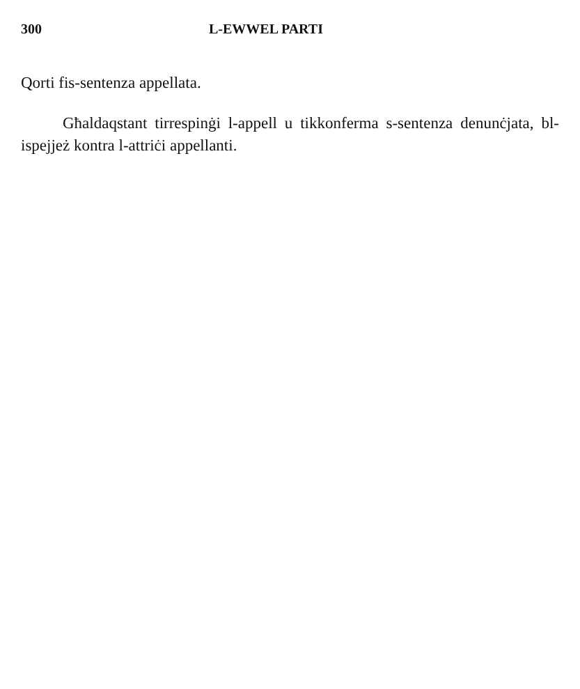300 L-EWWEL PARTI
Qorti fis-sentenza appellata.
Għaldaqstant tirrespinġi l-appell u tikkonferma s-sentenza denunċjata, bl-ispejjeż kontra l-attriċi appellanti.